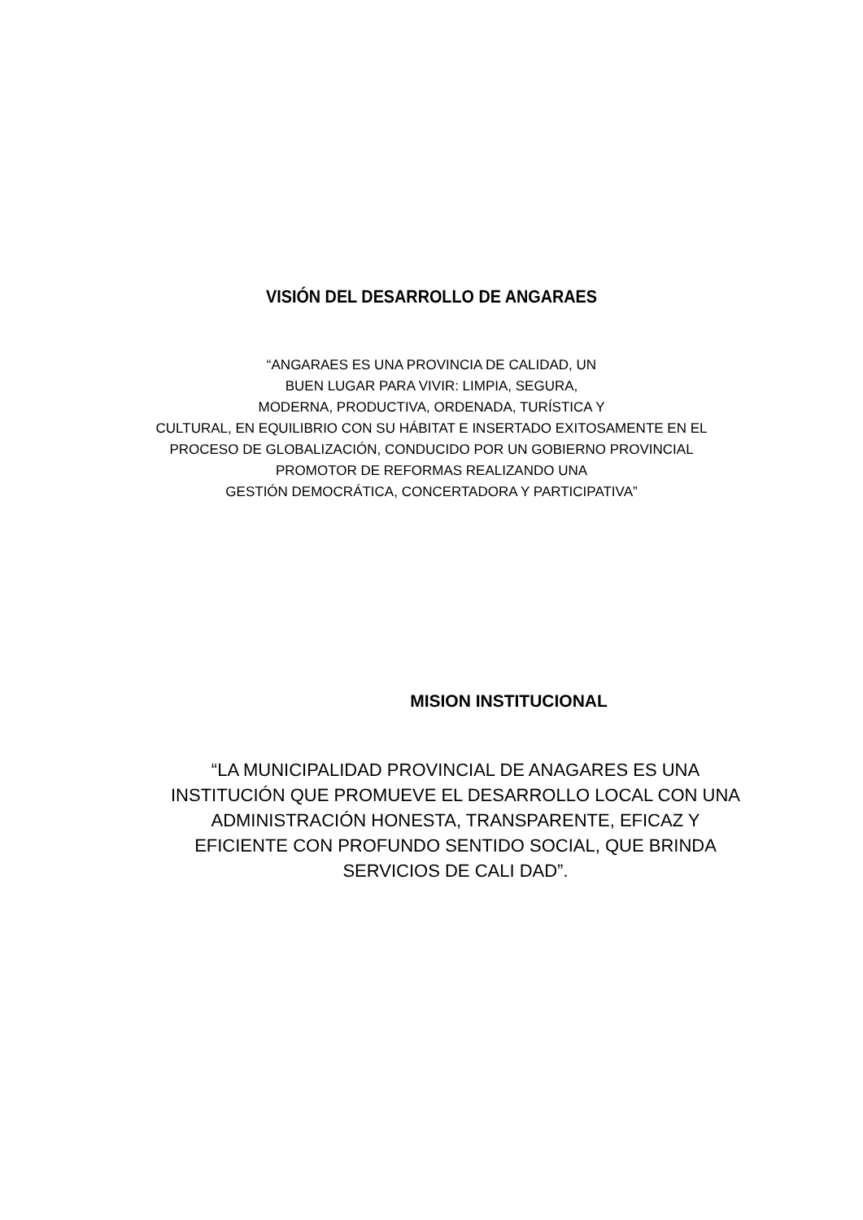VISIÓN DEL DESARROLLO DE ANGARAES
“ANGARAES ES UNA PROVINCIA DE CALIDAD, UN
BUEN LUGAR PARA VIVIR: LIMPIA, SEGURA,
MODERNA, PRODUCTIVA, ORDENADA, TURÍSTICA Y
CULTURAL, EN EQUILIBRIO CON SU HÁBITAT E INSERTADO EXITOSAMENTE EN EL
PROCESO DE GLOBALIZACIÓN, CONDUCIDO POR UN GOBIERNO PROVINCIAL
PROMOTOR DE REFORMAS REALIZANDO UNA
GESTIÓN DEMOCRÁTICA, CONCERTADORA Y PARTICIPATIVA”
MISION INSTITUCIONAL
“LA MUNICIPALIDAD PROVINCIAL DE ANAGARES ES UNA INSTITUCIÓN QUE PROMUEVE EL DESARROLLO LOCAL CON UNA ADMINISTRACIÓN HONESTA, TRANSPARENTE, EFICAZ Y EFICIENTE CON PROFUNDO SENTIDO SOCIAL, QUE BRINDA SERVICIOS DE CALI DAD”.